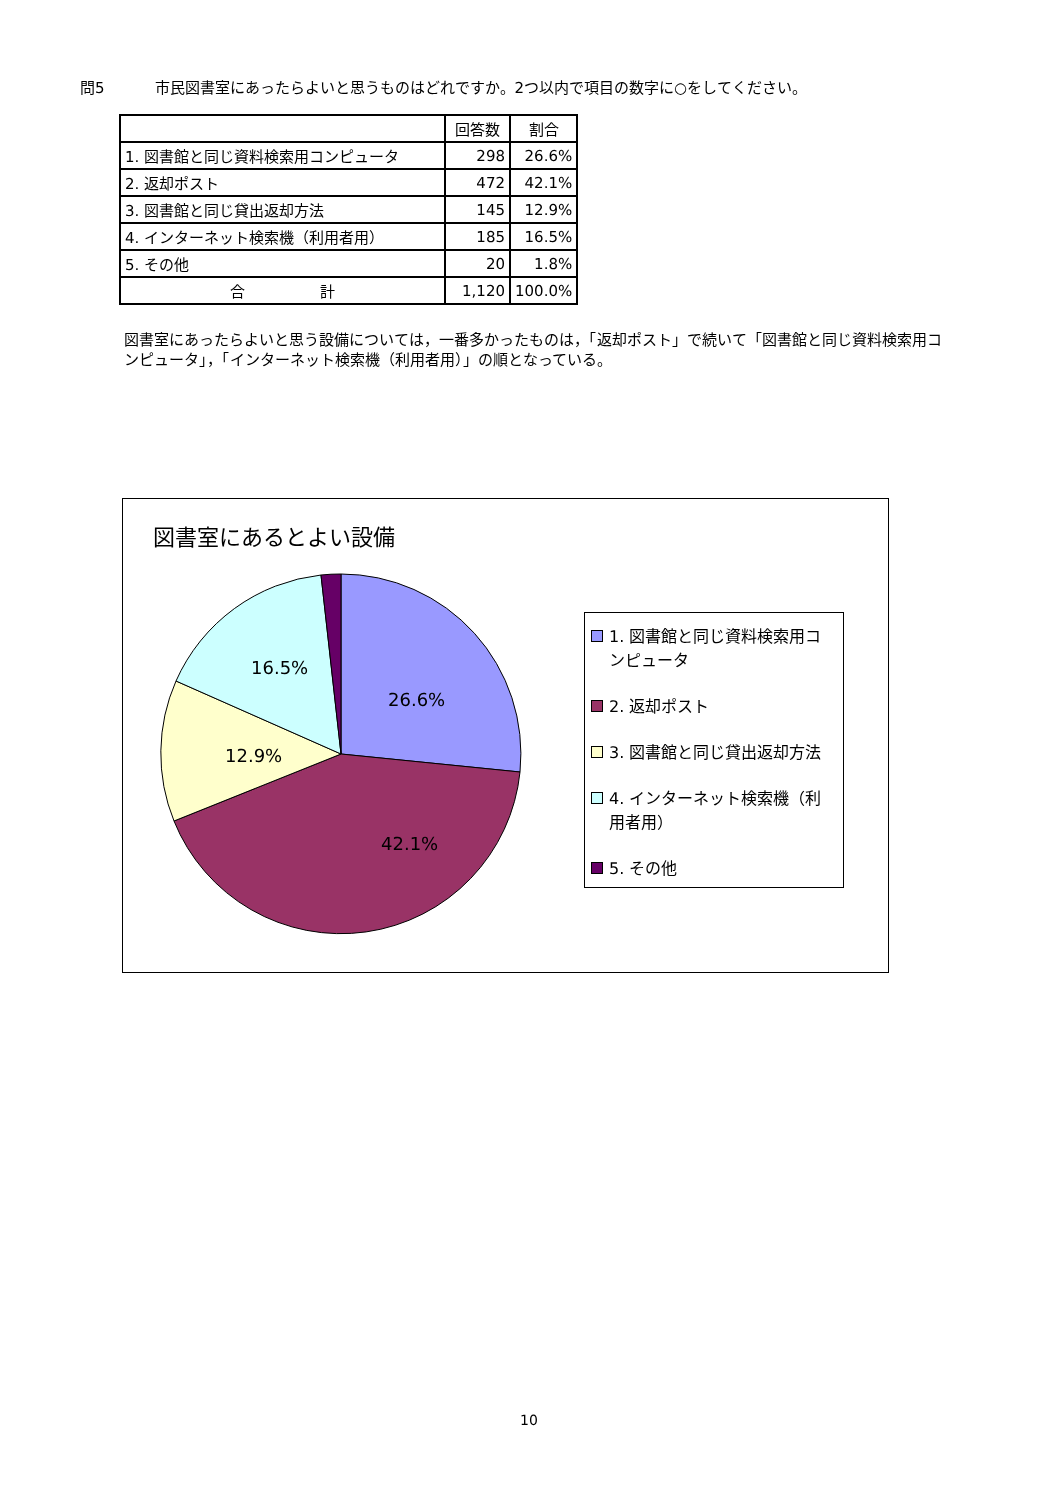問5 市民図書室にあったらよいと思うものはどれですか。2つ以内で項目の数字に○をしてください。
| | 回答数 | 割合 |
| --- | --- | --- |
| 1. 図書館と同じ資料検索用コンピュータ | 298 | 26.6% |
| 2. 返却ポスト | 472 | 42.1% |
| 3. 図書館と同じ貸出返却方法 | 145 | 12.9% |
| 4. インターネット検索機（利用者用） | 185 | 16.5% |
| 5. その他 | 20 | 1.8% |
| 合 計 | 1,120 | 100.0% |
図書室にあったらよいと思う設備については，一番多かったものは，「返却ポスト」で続いて「図書館と同じ資料検索用コンピュータ」，「インターネット検索機（利用者用）」の順となっている。
図書室にあるとよい設備
26.6%
42.1%
12.9%
16.5%
1. 図書館と同じ資料検索用コンピュータ
2. 返却ポスト
3. 図書館と同じ貸出返却方法
4. インターネット検索機（利用者用）
5. その他
10